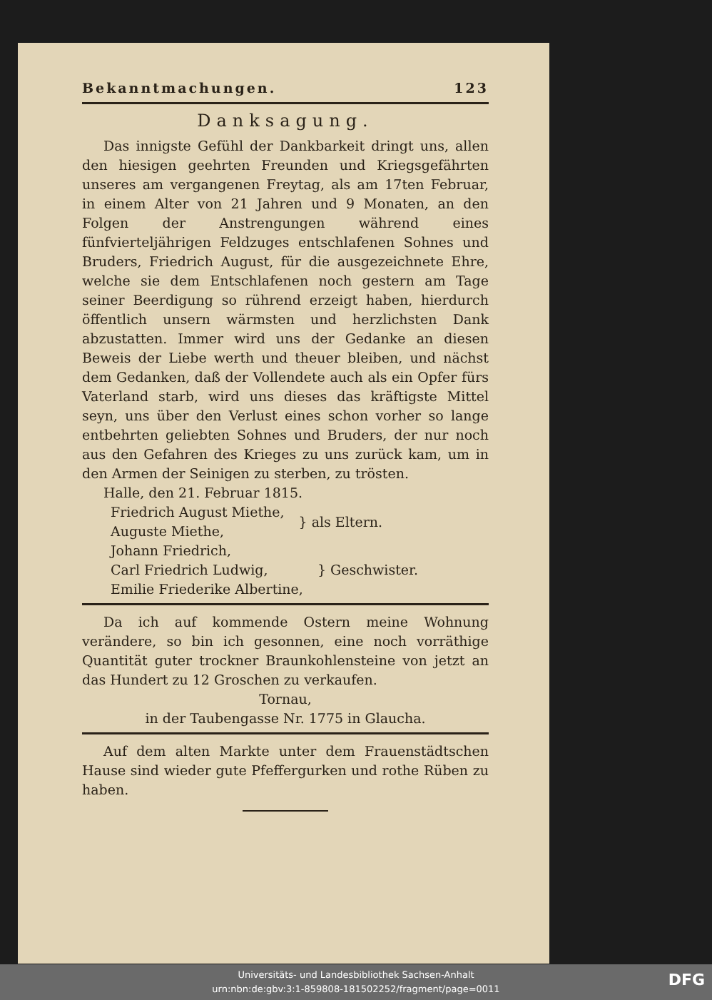Bekanntmachungen. 123
Danksagung.
Das innigste Gefühl der Dankbarkeit dringt uns, allen den hiesigen geehrten Freunden und Kriegsgefährten unseres am vergangenen Freytag, als am 17ten Februar, in einem Alter von 21 Jahren und 9 Monaten, an den Folgen der Anstrengungen während eines fünfvierteljährigen Feldzuges entschlafenen Sohnes und Bruders, Friedrich August, für die ausgezeichnete Ehre, welche sie dem Entschlafenen noch gestern am Tage seiner Beerdigung so rührend erzeigt haben, hierdurch öffentlich unsern wärmsten und herzlichsten Dank abzustatten. Immer wird uns der Gedanke an diesen Beweis der Liebe werth und theuer bleiben, und nächst dem Gedanken, daß der Vollendete auch als ein Opfer fürs Vaterland starb, wird uns dieses das kräftigste Mittel seyn, uns über den Verlust eines schon vorher so lange entbehrten geliebten Sohnes und Bruders, der nur noch aus den Gefahren des Krieges zu uns zurück kam, um in den Armen der Seinigen zu sterben, zu trösten.
Halle, den 21. Februar 1815.
Friedrich August Miethe,
Auguste Miethe,
} als Eltern.
Johann Friedrich,
Carl Friedrich Ludwig,
Emilie Friederike Albertine,
} Geschwister.
Da ich auf kommende Ostern meine Wohnung verändere, so bin ich gesonnen, eine noch vorräthige Quantität guter trockner Braunkohlensteine von jetzt an das Hundert zu 12 Groschen zu verkaufen.
Tornau,
in der Taubengasse Nr. 1775 in Glaucha.
Auf dem alten Markte unter dem Frauenstädtschen Hause sind wieder gute Pfeffergurken und rothe Rüben zu haben.
Universitäts- und Landesbibliothek Sachsen-Anhalt
urn:nbn:de:gbv:3:1-859808-181502252/fragment/page=0011
DFG